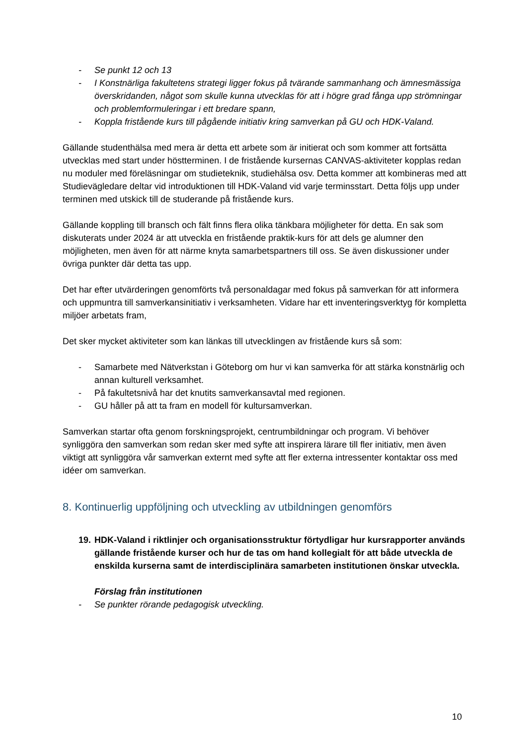- Se punkt 12 och 13
- I Konstnärliga fakultetens strategi ligger fokus på tvärande sammanhang och ämnesmässiga överskridanden, något som skulle kunna utvecklas för att i högre grad fånga upp strömningar och problemformuleringar i ett bredare spann,
- Koppla fristående kurs till pågående initiativ kring samverkan på GU och HDK-Valand.
Gällande studenthälsa med mera är detta ett arbete som är initierat och som kommer att fortsätta utvecklas med start under höstterminen. I de fristående kursernas CANVAS-aktiviteter kopplas redan nu moduler med föreläsningar om studieteknik, studiehälsa osv. Detta kommer att kombineras med att Studievägledare deltar vid introduktionen till HDK-Valand vid varje terminsstart. Detta följs upp under terminen med utskick till de studerande på fristående kurs.
Gällande koppling till bransch och fält finns flera olika tänkbara möjligheter för detta. En sak som diskuterats under 2024 är att utveckla en fristående praktik-kurs för att dels ge alumner den möjligheten, men även för att närme knyta samarbetspartners till oss. Se även diskussioner under övriga punkter där detta tas upp.
Det har efter utvärderingen genomförts två personaldagar med fokus på samverkan för att informera och uppmuntra till samverkansinitiativ i verksamheten. Vidare har ett inventeringsverktyg för kompletta miljöer arbetats fram,
Det sker mycket aktiviteter som kan länkas till utvecklingen av fristående kurs så som:
- Samarbete med Nätverkstan i Göteborg om hur vi kan samverka för att stärka konstnärlig och annan kulturell verksamhet.
- På fakultetsnivå har det knutits samverkansavtal med regionen.
- GU håller på att ta fram en modell för kultursamverkan.
Samverkan startar ofta genom forskningsprojekt, centrumbildningar och program. Vi behöver synliggöra den samverkan som redan sker med syfte att inspirera lärare till fler initiativ, men även viktigt att synliggöra vår samverkan externt med syfte att fler externa intressenter kontaktar oss med idéer om samverkan.
8. Kontinuerlig uppföljning och utveckling av utbildningen genomförs
19. HDK-Valand i riktlinjer och organisationsstruktur förtydligar hur kursrapporter används gällande fristående kurser och hur de tas om hand kollegialt för att både utveckla de enskilda kurserna samt de interdisciplinära samarbeten institutionen önskar utveckla.
Förslag från institutionen
- Se punkter rörande pedagogisk utveckling.
10